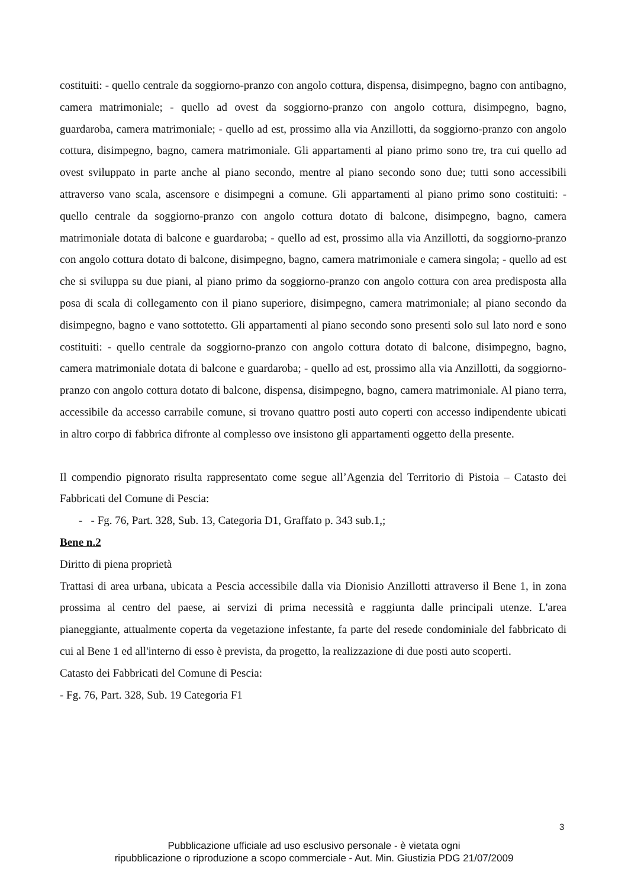costituiti: - quello centrale da soggiorno-pranzo con angolo cottura, dispensa, disimpegno, bagno con antibagno, camera matrimoniale; - quello ad ovest da soggiorno-pranzo con angolo cottura, disimpegno, bagno, guardaroba, camera matrimoniale; - quello ad est, prossimo alla via Anzillotti, da soggiorno-pranzo con angolo cottura, disimpegno, bagno, camera matrimoniale. Gli appartamenti al piano primo sono tre, tra cui quello ad ovest sviluppato in parte anche al piano secondo, mentre al piano secondo sono due; tutti sono accessibili attraverso vano scala, ascensore e disimpegni a comune. Gli appartamenti al piano primo sono costituiti: - quello centrale da soggiorno-pranzo con angolo cottura dotato di balcone, disimpegno, bagno, camera matrimoniale dotata di balcone e guardaroba; - quello ad est, prossimo alla via Anzillotti, da soggiorno-pranzo con angolo cottura dotato di balcone, disimpegno, bagno, camera matrimoniale e camera singola; - quello ad est che si sviluppa su due piani, al piano primo da soggiorno-pranzo con angolo cottura con area predisposta alla posa di scala di collegamento con il piano superiore, disimpegno, camera matrimoniale; al piano secondo da disimpegno, bagno e vano sottotetto. Gli appartamenti al piano secondo sono presenti solo sul lato nord e sono costituiti: - quello centrale da soggiorno-pranzo con angolo cottura dotato di balcone, disimpegno, bagno, camera matrimoniale dotata di balcone e guardaroba; - quello ad est, prossimo alla via Anzillotti, da soggiorno-pranzo con angolo cottura dotato di balcone, dispensa, disimpegno, bagno, camera matrimoniale. Al piano terra, accessibile da accesso carrabile comune, si trovano quattro posti auto coperti con accesso indipendente ubicati in altro corpo di fabbrica difronte al complesso ove insistono gli appartamenti oggetto della presente.
Il compendio pignorato risulta rappresentato come segue all’Agenzia del Territorio di Pistoia – Catasto dei Fabbricati del Comune di Pescia:
- - Fg. 76, Part. 328, Sub. 13, Categoria D1, Graffato p. 343 sub.1,;
Bene n.2
Diritto di piena proprietà
Trattasi di area urbana, ubicata a Pescia accessibile dalla via Dionisio Anzillotti attraverso il Bene 1, in zona prossima al centro del paese, ai servizi di prima necessità e raggiunta dalle principali utenze. L'area pianeggiante, attualmente coperta da vegetazione infestante, fa parte del resede condominiale del fabbricato di cui al Bene 1 ed all'interno di esso è prevista, da progetto, la realizzazione di due posti auto scoperti.
Catasto dei Fabbricati del Comune di Pescia:
- Fg. 76, Part. 328, Sub. 19 Categoria F1
3
Pubblicazione ufficiale ad uso esclusivo personale - è vietata ogni
ripubblicazione o riproduzione a scopo commerciale - Aut. Min. Giustizia PDG 21/07/2009